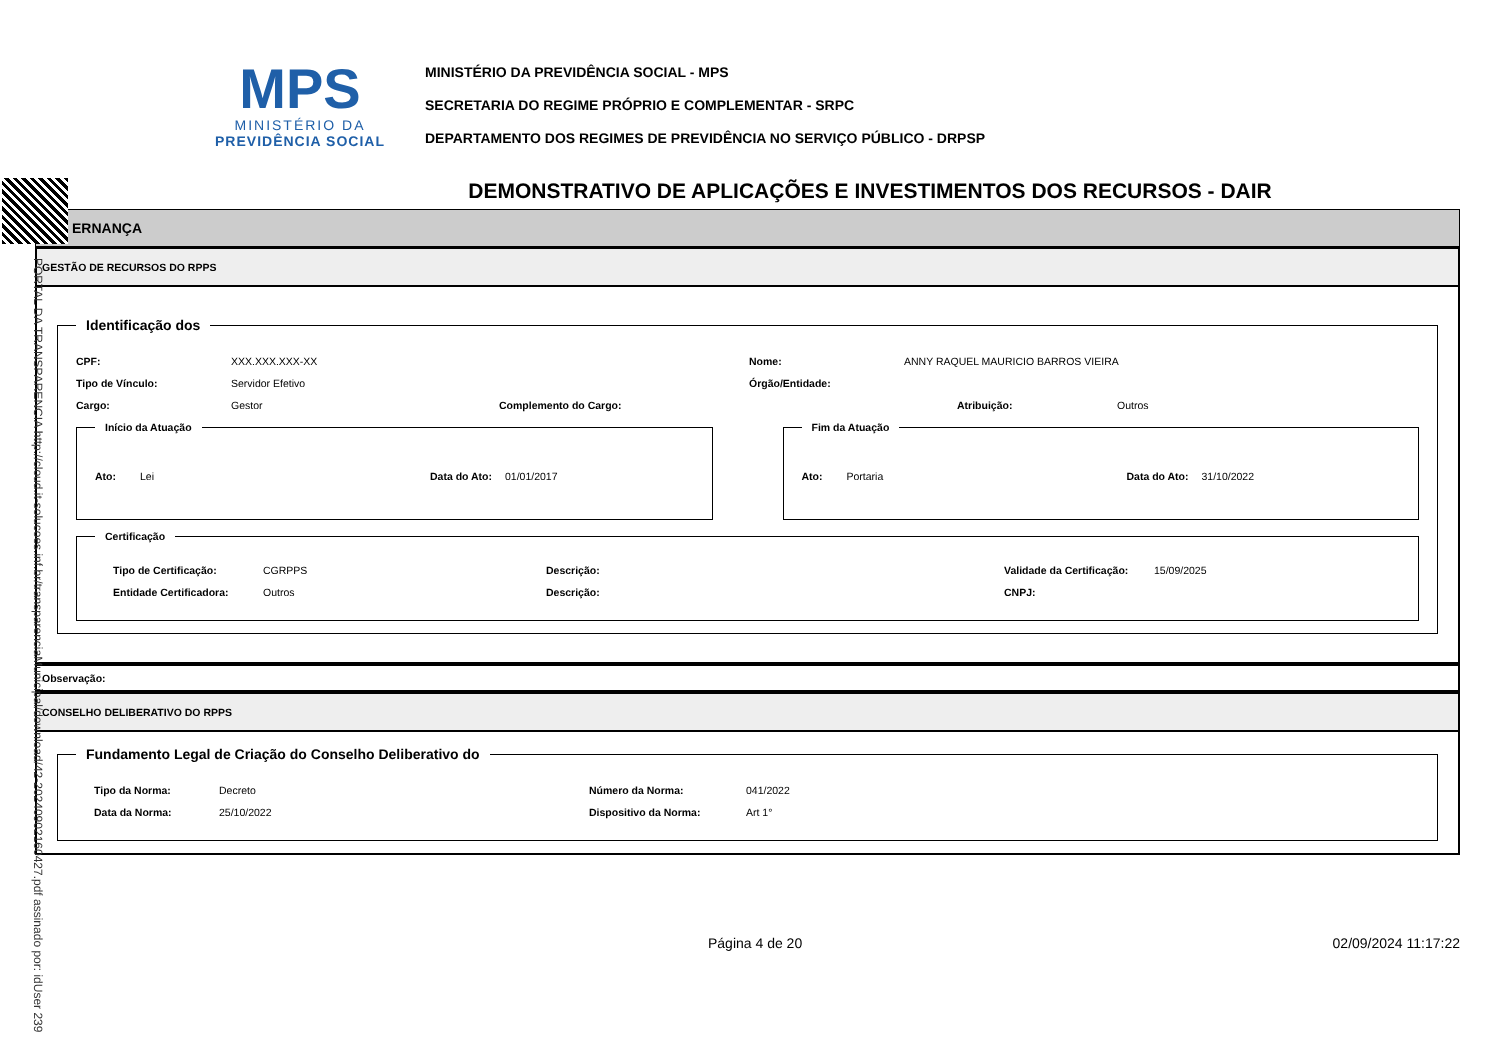MPS
MINISTÉRIO DA
PREVIDÊNCIA SOCIAL
MINISTÉRIO DA PREVIDÊNCIA SOCIAL - MPS
SECRETARIA DO REGIME PRÓPRIO E COMPLEMENTAR - SRPC
DEPARTAMENTO DOS REGIMES DE PREVIDÊNCIA NO SERVIÇO PÚBLICO - DRPSP
PORTAL DA TRANSPARENCIA http://cloud.it-solucoes.inf.br/transparenciaMunicipal/download/42-20240902160427.pdf assinado por: idUser 239
DEMONSTRATIVO DE APLICAÇÕES E INVESTIMENTOS DOS RECURSOS - DAIR
ERNANÇA
GESTÃO DE RECURSOS DO RPPS
Identificação dos
CPF: XXX.XXX.XXX-XX Nome: ANNY RAQUEL MAURICIO BARROS VIEIRA
Tipo de Vínculo: Servidor Efetivo Órgão/Entidade:
Cargo: Gestor Complemento do Cargo: Atribuição: Outros
Início da Atuação
Ato: Lei Data do Ato: 01/01/2017
Fim da Atuação
Ato: Portaria Data do Ato: 31/10/2022
Certificação
Tipo de Certificação: CGRPPS Descrição: Validade da Certificação: 15/09/2025
Entidade Certificadora: Outros Descrição: CNPJ:
Observação:
CONSELHO DELIBERATIVO DO RPPS
Fundamento Legal de Criação do Conselho Deliberativo do
Tipo da Norma: Decreto Número da Norma: 041/2022
Data da Norma: 25/10/2022 Dispositivo da Norma: Art 1°
Página 4 de 20 02/09/2024 11:17:22